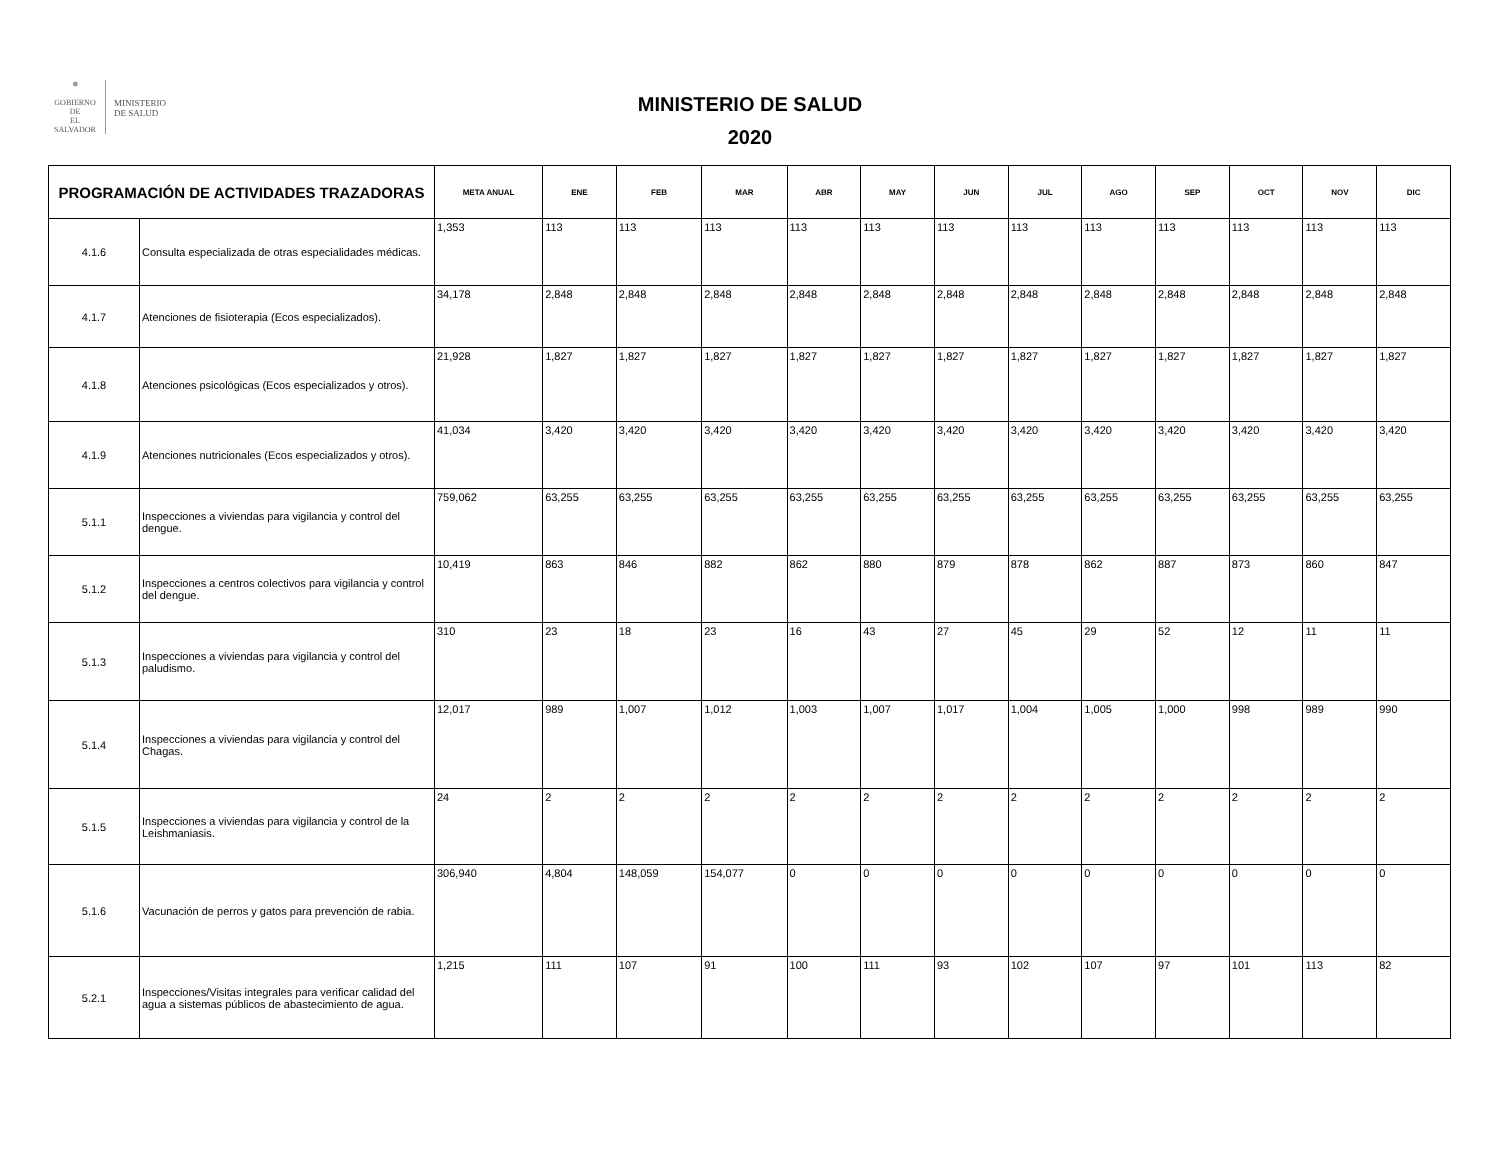✵
GOBIERNO DE
EL SALVADOR
MINISTERIO
DE SALUD
MINISTERIO DE SALUD
2020
| PROGRAMACIÓN DE ACTIVIDADES TRAZADORAS | | META ANUAL | ENE | FEB | MAR | ABR | MAY | JUN | JUL | AGO | SEP | OCT | NOV | DIC |
| --- | --- | --- | --- | --- | --- | --- | --- | --- | --- | --- | --- | --- | --- | --- |
| 4.1.6 | Consulta especializada de otras especialidades médicas. | 1,353 | 113 | 113 | 113 | 113 | 113 | 113 | 113 | 113 | 113 | 113 | 113 | 113 |
| 4.1.7 | Atenciones de fisioterapia (Ecos especializados). | 34,178 | 2,848 | 2,848 | 2,848 | 2,848 | 2,848 | 2,848 | 2,848 | 2,848 | 2,848 | 2,848 | 2,848 | 2,848 |
| 4.1.8 | Atenciones psicológicas (Ecos especializados y otros). | 21,928 | 1,827 | 1,827 | 1,827 | 1,827 | 1,827 | 1,827 | 1,827 | 1,827 | 1,827 | 1,827 | 1,827 | 1,827 |
| 4.1.9 | Atenciones nutricionales (Ecos especializados y otros). | 41,034 | 3,420 | 3,420 | 3,420 | 3,420 | 3,420 | 3,420 | 3,420 | 3,420 | 3,420 | 3,420 | 3,420 | 3,420 |
| 5.1.1 | Inspecciones a viviendas para vigilancia y control del dengue. | 759,062 | 63,255 | 63,255 | 63,255 | 63,255 | 63,255 | 63,255 | 63,255 | 63,255 | 63,255 | 63,255 | 63,255 | 63,255 |
| 5.1.2 | Inspecciones a centros colectivos para vigilancia y control del dengue. | 10,419 | 863 | 846 | 882 | 862 | 880 | 879 | 878 | 862 | 887 | 873 | 860 | 847 |
| 5.1.3 | Inspecciones a viviendas para vigilancia y control del paludismo. | 310 | 23 | 18 | 23 | 16 | 43 | 27 | 45 | 29 | 52 | 12 | 11 | 11 |
| 5.1.4 | Inspecciones a viviendas para vigilancia y control del Chagas. | 12,017 | 989 | 1,007 | 1,012 | 1,003 | 1,007 | 1,017 | 1,004 | 1,005 | 1,000 | 998 | 989 | 990 |
| 5.1.5 | Inspecciones a viviendas para vigilancia y control de la Leishmaniasis. | 24 | 2 | 2 | 2 | 2 | 2 | 2 | 2 | 2 | 2 | 2 | 2 | 2 |
| 5.1.6 | Vacunación de perros y gatos para prevención de rabia. | 306,940 | 4,804 | 148,059 | 154,077 | 0 | 0 | 0 | 0 | 0 | 0 | 0 | 0 | 0 |
| 5.2.1 | Inspecciones/Visitas integrales para verificar calidad del agua a sistemas públicos de abastecimiento de agua. | 1,215 | 111 | 107 | 91 | 100 | 111 | 93 | 102 | 107 | 97 | 101 | 113 | 82 |